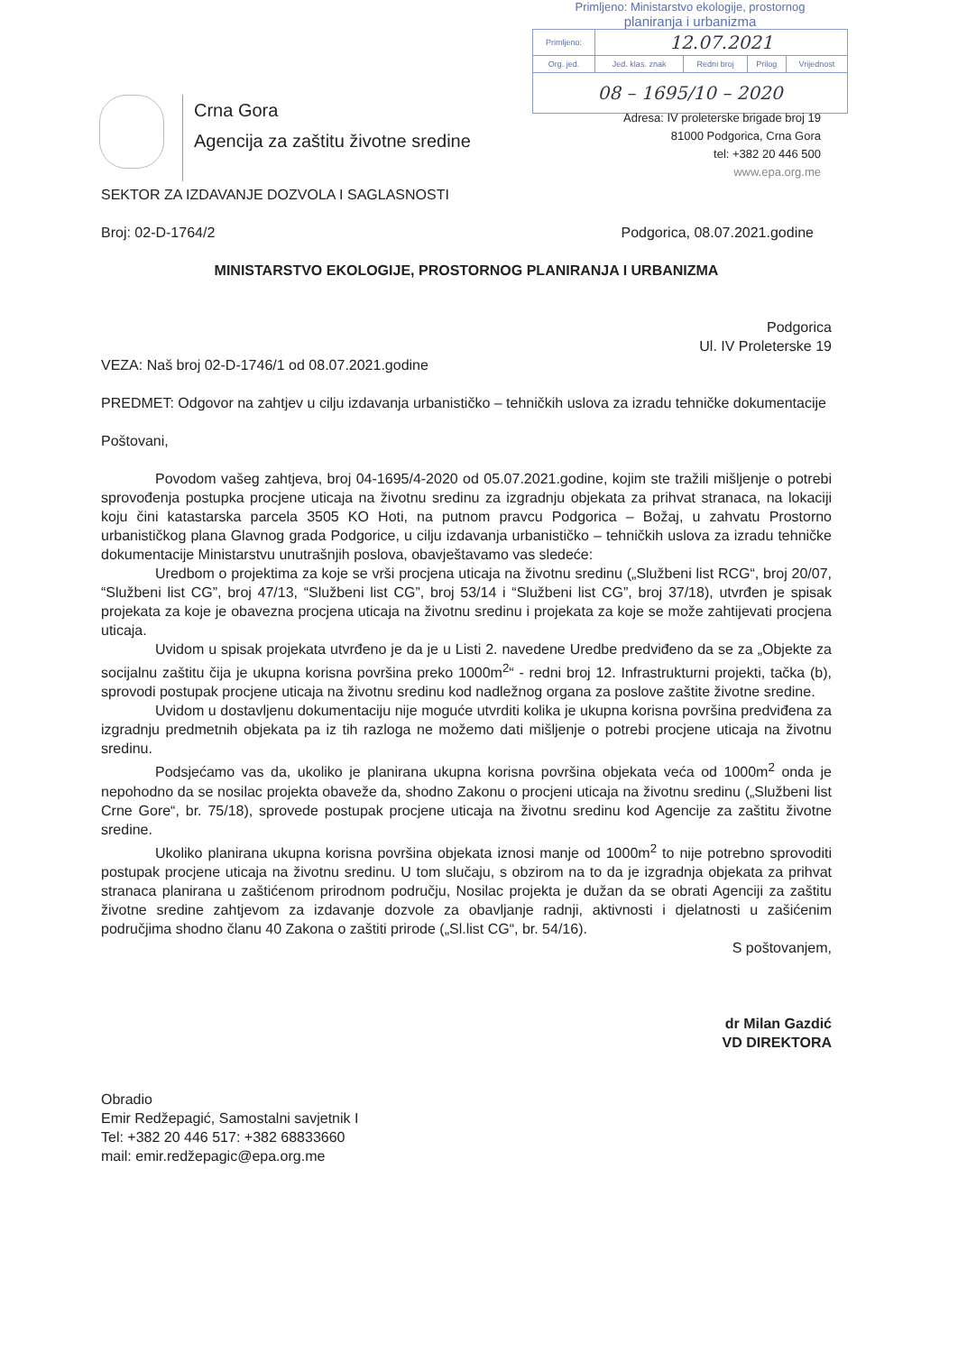Primljeno: Ministarstvo ekologije, prostornog
planiranja i urbanizma
| Primljeno: | 12.07.2021 | | | |
| Org. jed. | Jed. klas. znak | Redni broj | Prilog | Vrijednost |
| 08 – 1695/10 – 2020 | | | | |
Crna Gora
Agencija za zaštitu životne sredine
Adresa: IV proleterske brigade broj 19
81000 Podgorica, Crna Gora
tel: +382 20 446 500
www.epa.org.me
SEKTOR ZA IZDAVANJE DOZVOLA I SAGLASNOSTI
Broj: 02-D-1764/2 Podgorica, 08.07.2021.godine
MINISTARSTVO EKOLOGIJE, PROSTORNOG PLANIRANJA I URBANIZMA
Podgorica
Ul. IV Proleterske 19
VEZA: Naš broj 02-D-1746/1 od 08.07.2021.godine
PREDMET: Odgovor na zahtjev u cilju izdavanja urbanističko – tehničkih uslova za izradu tehničke dokumentacije
Poštovani,
Povodom vašeg zahtjeva, broj 04-1695/4-2020 od 05.07.2021.godine, kojim ste tražili mišljenje o potrebi sprovođenja postupka procjene uticaja na životnu sredinu za izgradnju objekata za prihvat stranaca, na lokaciji koju čini katastarska parcela 3505 KO Hoti, na putnom pravcu Podgorica – Božaj, u zahvatu Prostorno urbanističkog plana Glavnog grada Podgorice, u cilju izdavanja urbanističko – tehničkih uslova za izradu tehničke dokumentacije Ministarstvu unutrašnjih poslova, obavještavamo vas sledeće:
Uredbom o projektima za koje se vrši procjena uticaja na životnu sredinu („Službeni list RCG“, broj 20/07, “Službeni list CG”, broj 47/13, “Službeni list CG”, broj 53/14 i “Službeni list CG”, broj 37/18), utvrđen je spisak projekata za koje je obavezna procjena uticaja na životnu sredinu i projekata za koje se može zahtijevati procjena uticaja.
Uvidom u spisak projekata utvrđeno je da je u Listi 2. navedene Uredbe predviđeno da se za „Objekte za socijalnu zaštitu čija je ukupna korisna površina preko 1000m<sup>2</sup>“ - redni broj 12. Infrastrukturni projekti, tačka (b), sprovodi postupak procjene uticaja na životnu sredinu kod nadležnog organa za poslove zaštite životne sredine.
Uvidom u dostavljenu dokumentaciju nije moguće utvrditi kolika je ukupna korisna površina predviđena za izgradnju predmetnih objekata pa iz tih razloga ne možemo dati mišljenje o potrebi procjene uticaja na životnu sredinu.
Podsjećamo vas da, ukoliko je planirana ukupna korisna površina objekata veća od 1000m<sup>2</sup> onda je nepohodno da se nosilac projekta obaveže da, shodno Zakonu o procjeni uticaja na životnu sredinu („Službeni list Crne Gore“, br. 75/18), sprovede postupak procjene uticaja na životnu sredinu kod Agencije za zaštitu životne sredine.
Ukoliko planirana ukupna korisna površina objekata iznosi manje od 1000m<sup>2</sup> to nije potrebno sprovoditi postupak procjene uticaja na životnu sredinu. U tom slučaju, s obzirom na to da je izgradnja objekata za prihvat stranaca planirana u zaštićenom prirodnom području, Nosilac projekta je dužan da se obrati Agenciji za zaštitu životne sredine zahtjevom za izdavanje dozvole za obavljanje radnji, aktivnosti i djelatnosti u zašićenim područjima shodno članu 40 Zakona o zaštiti prirode („Sl.list CG“, br. 54/16).
S poštovanjem,
dr Milan Gazdić
VD DIREKTORA
Obradio
Emir Redžepagić, Samostalni savjetnik I
Tel: +382 20 446 517: +382 68833660
mail: emir.redžepagic@epa.org.me